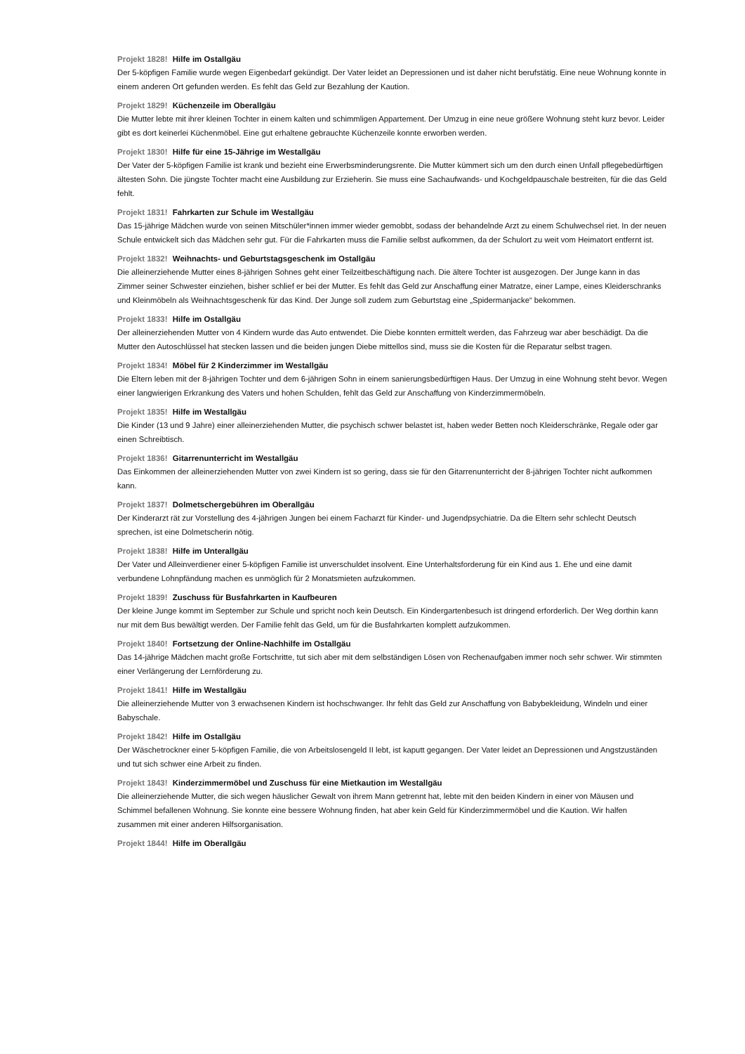Projekt 1828! Hilfe im Ostallgäu
Der 5-köpfigen Familie wurde wegen Eigenbedarf gekündigt. Der Vater leidet an Depressionen und ist daher nicht berufstätig. Eine neue Wohnung konnte in einem anderen Ort gefunden werden. Es fehlt das Geld zur Bezahlung der Kaution.
Projekt 1829! Küchenzeile im Oberallgäu
Die Mutter lebte mit ihrer kleinen Tochter in einem kalten und schimmligen Appartement. Der Umzug in eine neue größere Wohnung steht kurz bevor. Leider gibt es dort keinerlei Küchenmöbel. Eine gut erhaltene gebrauchte Küchenzeile konnte erworben werden.
Projekt 1830! Hilfe für eine 15-Jährige im Westallgäu
Der Vater der 5-köpfigen Familie ist krank und bezieht eine Erwerbsminderungsrente. Die Mutter kümmert sich um den durch einen Unfall pflegebedürftigen ältesten Sohn. Die jüngste Tochter macht eine Ausbildung zur Erzieherin. Sie muss eine Sachaufwands- und Kochgeldpauschale bestreiten, für die das Geld fehlt.
Projekt 1831! Fahrkarten zur Schule im Westallgäu
Das 15-jährige Mädchen wurde von seinen Mitschüler*innen immer wieder gemobbt, sodass der behandelnde Arzt zu einem Schulwechsel riet. In der neuen Schule entwickelt sich das Mädchen sehr gut. Für die Fahrkarten muss die Familie selbst aufkommen, da der Schulort zu weit vom Heimatort entfernt ist.
Projekt 1832! Weihnachts- und Geburtstagsgeschenk im Ostallgäu
Die alleinerziehende Mutter eines 8-jährigen Sohnes geht einer Teilzeitbeschäftigung nach. Die ältere Tochter ist ausgezogen. Der Junge kann in das Zimmer seiner Schwester einziehen, bisher schlief er bei der Mutter. Es fehlt das Geld zur Anschaffung einer Matratze, einer Lampe, eines Kleiderschranks und Kleinmöbeln als Weihnachtsgeschenk für das Kind. Der Junge soll zudem zum Geburtstag eine „Spidermanjacke“ bekommen.
Projekt 1833! Hilfe im Ostallgäu
Der alleinerziehenden Mutter von 4 Kindern wurde das Auto entwendet. Die Diebe konnten ermittelt werden, das Fahrzeug war aber beschädigt. Da die Mutter den Autoschlüssel hat stecken lassen und die beiden jungen Diebe mittellos sind, muss sie die Kosten für die Reparatur selbst tragen.
Projekt 1834! Möbel für 2 Kinderzimmer im Westallgäu
Die Eltern leben mit der 8-jährigen Tochter und dem 6-jährigen Sohn in einem sanierungsbedürftigen Haus. Der Umzug in eine Wohnung steht bevor. Wegen einer langwierigen Erkrankung des Vaters und hohen Schulden, fehlt das Geld zur Anschaffung von Kinderzimmermöbeln.
Projekt 1835! Hilfe im Westallgäu
Die Kinder (13 und 9 Jahre) einer alleinerziehenden Mutter, die psychisch schwer belastet ist, haben weder Betten noch Kleiderschränke, Regale oder gar einen Schreibtisch.
Projekt 1836! Gitarrenunterricht im Westallgäu
Das Einkommen der alleinerziehenden Mutter von zwei Kindern ist so gering, dass sie für den Gitarrenunterricht der 8-jährigen Tochter nicht aufkommen kann.
Projekt 1837! Dolmetschergebühren im Oberallgäu
Der Kinderarzt rät zur Vorstellung des 4-jährigen Jungen bei einem Facharzt für Kinder- und Jugendpsychiatrie. Da die Eltern sehr schlecht Deutsch sprechen, ist eine Dolmetscherin nötig.
Projekt 1838! Hilfe im Unterallgäu
Der Vater und Alleinverdiener einer 5-köpfigen Familie ist unverschuldet insolvent. Eine Unterhaltsforderung für ein Kind aus 1. Ehe und eine damit verbundene Lohnpfändung machen es unmöglich für 2 Monatsmieten aufzukommen.
Projekt 1839! Zuschuss für Busfahrkarten in Kaufbeuren
Der kleine Junge kommt im September zur Schule und spricht noch kein Deutsch. Ein Kindergartenbesuch ist dringend erforderlich. Der Weg dorthin kann nur mit dem Bus bewältigt werden. Der Familie fehlt das Geld, um für die Busfahrkarten komplett aufzukommen.
Projekt 1840! Fortsetzung der Online-Nachhilfe im Ostallgäu
Das 14-jährige Mädchen macht große Fortschritte, tut sich aber mit dem selbständigen Lösen von Rechenaufgaben immer noch sehr schwer. Wir stimmten einer Verlängerung der Lernförderung zu.
Projekt 1841! Hilfe im Westallgäu
Die alleinerziehende Mutter von 3 erwachsenen Kindern ist hochschwanger. Ihr fehlt das Geld zur Anschaffung von Babybekleidung, Windeln und einer Babyschale.
Projekt 1842! Hilfe im Ostallgäu
Der Wäschetrockner einer 5-köpfigen Familie, die von Arbeitslosengeld II lebt, ist kaputt gegangen. Der Vater leidet an Depressionen und Angstzuständen und tut sich schwer eine Arbeit zu finden.
Projekt 1843! Kinderzimmermöbel und Zuschuss für eine Mietkaution im Westallgäu
Die alleinerziehende Mutter, die sich wegen häuslicher Gewalt von ihrem Mann getrennt hat, lebte mit den beiden Kindern in einer von Mäusen und Schimmel befallenen Wohnung. Sie konnte eine bessere Wohnung finden, hat aber kein Geld für Kinderzimmermöbel und die Kaution. Wir halfen zusammen mit einer anderen Hilfsorganisation.
Projekt 1844! Hilfe im Oberallgäu